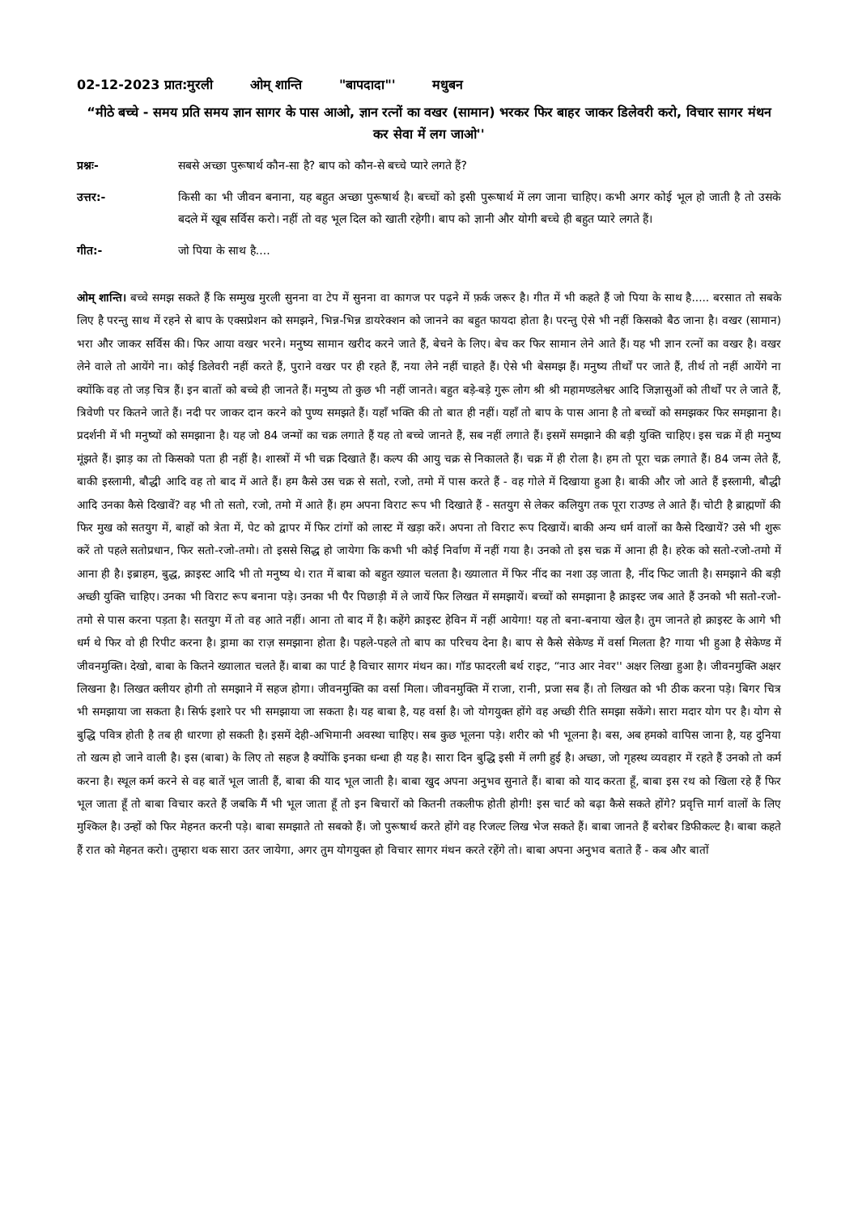02-12-2023 प्रात:मुरली ओम् शान्ति "बापदादा"' मधुबन
“मीठे बच्चे - समय प्रति समय ज्ञान सागर के पास आओ, ज्ञान रत्नों का वखर (सामान) भरकर फिर बाहर जाकर डिलेवरी करो, विचार सागर मंथन कर सेवा में लग जाओ''
प्रश्नः- सबसे अच्छा पुरूषार्थ कौन-सा है? बाप को कौन-से बच्चे प्यारे लगते हैं?
उत्तर:- किसी का भी जीवन बनाना, यह बहुत अच्छा पुरूषार्थ है। बच्चों को इसी पुरूषार्थ में लग जाना चाहिए। कभी अगर कोई भूल हो जाती है तो उसके बदले में खूब सर्विस करो। नहीं तो वह भूल दिल को खाती रहेगी। बाप को ज्ञानी और योगी बच्चे ही बहुत प्यारे लगते हैं।
गीत:- जो पिया के साथ है....
ओम् शान्ति। बच्चे समझ सकते हैं कि सम्मुख मुरली सुनना वा टेप में सुनना वा कागज पर पढ़ने में फ़र्क जरूर है। गीत में भी कहते हैं जो पिया के साथ है..... बरसात तो सबके लिए है परन्तु साथ में रहने से बाप के एक्सप्रेशन को समझने, भिन्न-भिन्न डायरेक्शन को जानने का बहुत फायदा होता है। परन्तु ऐसे भी नहीं किसको बैठ जाना है। वखर (सामान) भरा और जाकर सर्विस की। फिर आया वखर भरने। मनुष्य सामान खरीद करने जाते हैं, बेचने के लिए। बेच कर फिर सामान लेने आते हैं। यह भी ज्ञान रत्नों का वखर है। वखर लेने वाले तो आयेंगे ना। कोई डिलेवरी नहीं करते हैं, पुराने वखर पर ही रहते हैं, नया लेने नहीं चाहते हैं। ऐसे भी बेसमझ हैं। मनुष्य तीर्थों पर जाते हैं, तीर्थ तो नहीं आयेंगे ना क्योंकि वह तो जड़ चित्र हैं। इन बातों को बच्चे ही जानते हैं। मनुष्य तो कुछ भी नहीं जानते। बहुत बड़े-बड़े गुरू लोग श्री श्री महामण्डलेश्वर आदि जिज्ञासुओं को तीर्थों पर ले जाते हैं, त्रिवेणी पर कितने जाते हैं। नदी पर जाकर दान करने को पुण्य समझते हैं। यहाँ भक्ति की तो बात ही नहीं। यहाँ तो बाप के पास आना है तो बच्चों को समझकर फिर समझाना है। प्रदर्शनी में भी मनुष्यों को समझाना है। यह जो 84 जन्मों का चक्र लगाते हैं यह तो बच्चे जानते हैं, सब नहीं लगाते हैं। इसमें समझाने की बड़ी युक्ति चाहिए। इस चक्र में ही मनुष्य मूंझते हैं। झाड़ का तो किसको पता ही नहीं है। शास्त्रों में भी चक्र दिखाते हैं। कल्प की आयु चक्र से निकालते हैं। चक्र में ही रोला है। हम तो पूरा चक्र लगाते हैं। 84 जन्म लेते हैं, बाकी इस्लामी, बौद्धी आदि वह तो बाद में आते हैं। हम कैसे उस चक्र से सतो, रजो, तमो में पास करते हैं - वह गोले में दिखाया हुआ है। बाकी और जो आते हैं इस्लामी, बौद्धी आदि उनका कैसे दिखावें? वह भी तो सतो, रजो, तमो में आते हैं। हम अपना विराट रूप भी दिखाते हैं - सतयुग से लेकर कलियुग तक पूरा राउण्ड ले आते हैं। चोटी है ब्राह्मणों की फिर मुख को सतयुग में, बाहों को त्रेता में, पेट को द्वापर में फिर टांगों को लास्ट में खड़ा करें। अपना तो विराट रूप दिखायें। बाकी अन्य धर्म वालों का कैसे दिखायें? उसे भी शुरू करें तो पहले सतोप्रधान, फिर सतो-रजो-तमो। तो इससे सिद्ध हो जायेगा कि कभी भी कोई निर्वाण में नहीं गया है। उनको तो इस चक्र में आना ही है। हरेक को सतो-रजो-तमो में आना ही है। इब्राहम, बुद्ध, क्राइस्ट आदि भी तो मनुष्य थे। रात में बाबा को बहुत ख्याल चलता है। ख्यालात में फिर नींद का नशा उड़ जाता है, नींद फिट जाती है। समझाने की बड़ी अच्छी युक्ति चाहिए। उनका भी विराट रूप बनाना पड़े। उनका भी पैर पिछाड़ी में ले जायें फिर लिखत में समझायें। बच्चों को समझाना है क्राइस्ट जब आते हैं उनको भी सतो-रजो-तमो से पास करना पड़ता है। सतयुग में तो वह आते नहीं। आना तो बाद में है। कहेंगे क्राइस्ट हेविन में नहीं आयेगा! यह तो बना-बनाया खेल है। तुम जानते हो क्राइस्ट के आगे भी धर्म थे फिर वो ही रिपीट करना है। ड्रामा का राज़ समझाना होता है। पहले-पहले तो बाप का परिचय देना है। बाप से कैसे सेकेण्ड में वर्सा मिलता है? गाया भी हुआ है सेकेण्ड में जीवनमुक्ति। देखो, बाबा के कितने ख्यालात चलते हैं। बाबा का पार्ट है विचार सागर मंथन का। गॉड फादरली बर्थ राइट, “नाउ आर नेवर'' अक्षर लिखा हुआ है। जीवनमुक्ति अक्षर लिखना है। लिखत क्लीयर होगी तो समझाने में सहज होगा। जीवनमुक्ति का वर्सा मिला। जीवनमुक्ति में राजा, रानी, प्रजा सब हैं। तो लिखत को भी ठीक करना पड़े। बिगर चित्र भी समझाया जा सकता है। सिर्फ इशारे पर भी समझाया जा सकता है। यह बाबा है, यह वर्सा है। जो योगयुक्त होंगे वह अच्छी रीति समझा सकेंगे। सारा मदार योग पर है। योग से बुद्धि पवित्र होती है तब ही धारणा हो सकती है। इसमें देही-अभिमानी अवस्था चाहिए। सब कुछ भूलना पड़े। शरीर को भी भूलना है। बस, अब हमको वापिस जाना है, यह दुनिया तो खत्म हो जाने वाली है। इस (बाबा) के लिए तो सहज है क्योंकि इनका धन्धा ही यह है। सारा दिन बुद्धि इसी में लगी हुई है। अच्छा, जो गृहस्थ व्यवहार में रहते हैं उनको तो कर्म करना है। स्थूल कर्म करने से वह बातें भूल जाती हैं, बाबा की याद भूल जाती है। बाबा खुद अपना अनुभव सुनाते हैं। बाबा को याद करता हूँ, बाबा इस रथ को खिला रहे हैं फिर भूल जाता हूँ तो बाबा विचार करते हैं जबकि मैं भी भूल जाता हूँ तो इन बिचारों को कितनी तकलीफ होती होगी! इस चार्ट को बढ़ा कैसे सकते होंगे? प्रवृत्ति मार्ग वालों के लिए मुश्किल है। उन्हों को फिर मेहनत करनी पड़े। बाबा समझाते तो सबको हैं। जो पुरूषार्थ करते होंगे वह रिजल्ट लिख भेज सकते हैं। बाबा जानते हैं बरोबर डिफीकल्ट है। बाबा कहते हैं रात को मेहनत करो। तुम्हारा थक सारा उतर जायेगा, अगर तुम योगयुक्त हो विचार सागर मंथन करते रहेंगे तो। बाबा अपना अनुभव बताते हैं - कब और बातों